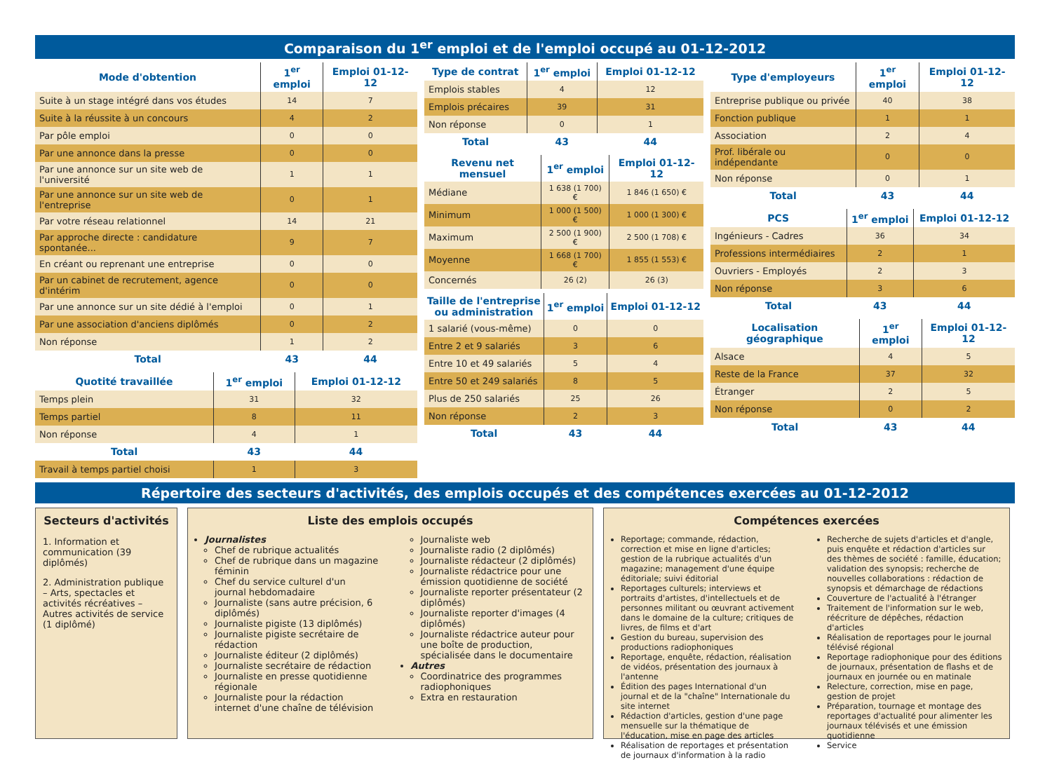Comparaison du 1<sup>er</sup> emploi et de l'emploi occupé au 01-12-2012
| Mode d'obtention | 1<sup>er</sup> emploi | Emploi 01-12-12 |
| --- | --- | --- |
| Suite à un stage intégré dans vos études | 14 | 7 |
| Suite à la réussite à un concours | 4 | 2 |
| Par pôle emploi | 0 | 0 |
| Par une annonce dans la presse | 0 | 0 |
| Par une annonce sur un site web de l'université | 1 | 1 |
| Par une annonce sur un site web de l'entreprise | 0 | 1 |
| Par votre réseau relationnel | 14 | 21 |
| Par approche directe : candidature spontanée... | 9 | 7 |
| En créant ou reprenant une entreprise | 0 | 0 |
| Par un cabinet de recrutement, agence d'intérim | 0 | 0 |
| Par une annonce sur un site dédié à l'emploi | 0 | 1 |
| Par une association d'anciens diplômés | 0 | 2 |
| Non réponse | 1 | 2 |
| Total | 43 | 44 |
| Quotité travaillée | 1<sup>er</sup> emploi | Emploi 01-12-12 |
| --- | --- | --- |
| Temps plein | 31 | 32 |
| Temps partiel | 8 | 11 |
| Non réponse | 4 | 1 |
| Total | 43 | 44 |
| Travail à temps partiel choisi | 1 | 3 |
| Type de contrat | 1<sup>er</sup> emploi | Emploi 01-12-12 |
| --- | --- | --- |
| Emplois stables | 4 | 12 |
| Emplois précaires | 39 | 31 |
| Non réponse | 0 | 1 |
| Total | 43 | 44 |
| Revenu net mensuel | 1<sup>er</sup> emploi | Emploi 01-12-12 |
| --- | --- | --- |
| Médiane | 1 638 (1 700) € | 1 846 (1 650) € |
| Minimum | 1 000 (1 500) € | 1 000 (1 300) € |
| Maximum | 2 500 (1 900) € | 2 500 (1 708) € |
| Moyenne | 1 668 (1 700) € | 1 855 (1 553) € |
| Concernés | 26 (2) | 26 (3) |
| Taille de l'entreprise ou administration | 1<sup>er</sup> emploi | Emploi 01-12-12 |
| --- | --- | --- |
| 1 salarié (vous-même) | 0 | 0 |
| Entre 2 et 9 salariés | 3 | 6 |
| Entre 10 et 49 salariés | 5 | 4 |
| Entre 50 et 249 salariés | 8 | 5 |
| Plus de 250 salariés | 25 | 26 |
| Non réponse | 2 | 3 |
| Total | 43 | 44 |
| Type d'employeurs | 1<sup>er</sup> emploi | Emploi 01-12-12 |
| --- | --- | --- |
| Entreprise publique ou privée | 40 | 38 |
| Fonction publique | 1 | 1 |
| Association | 2 | 4 |
| Prof. libérale ou indépendante | 0 | 0 |
| Non réponse | 0 | 1 |
| Total | 43 | 44 |
| PCS | 1<sup>er</sup> emploi | Emploi 01-12-12 |
| --- | --- | --- |
| Ingénieurs - Cadres | 36 | 34 |
| Professions intermédiaires | 2 | 1 |
| Ouvriers - Employés | 2 | 3 |
| Non réponse | 3 | 6 |
| Total | 43 | 44 |
| Localisation géographique | 1<sup>er</sup> emploi | Emploi 01-12-12 |
| --- | --- | --- |
| Alsace | 4 | 5 |
| Reste de la France | 37 | 32 |
| Étranger | 2 | 5 |
| Non réponse | 0 | 2 |
| Total | 43 | 44 |
Répertoire des secteurs d'activités, des emplois occupés et des compétences exercées au 01-12-2012
Secteurs d'activités
1. Information et communication (39 diplômés)
2. Administration publique – Arts, spectacles et activités récréatives – Autres activités de service (1 diplômé)
Liste des emplois occupés
Journalistes
Chef de rubrique actualités
Chef de rubrique dans un magazine féminin
Chef du service culturel d'un journal hebdomadaire
Journaliste (sans autre précision, 6 diplômés)
Journaliste pigiste (13 diplômés)
Journaliste pigiste secrétaire de rédaction
Journaliste éditeur (2 diplômés)
Journaliste secrétaire de rédaction
Journaliste en presse quotidienne régionale
Journaliste pour la rédaction internet d'une chaîne de télévision
Journaliste web
Journaliste radio (2 diplômés)
Journaliste rédacteur (2 diplômés)
Journaliste rédactrice pour une émission quotidienne de société
Journaliste reporter présentateur (2 diplômés)
Journaliste reporter d'images (4 diplômés)
Journaliste rédactrice auteur pour une boîte de production, spécialisée dans le documentaire
Autres
Coordinatrice des programmes radiophoniques
Extra en restauration
Compétences exercées
Reportage; commande, rédaction, correction et mise en ligne d'articles; gestion de la rubrique actualités d'un magazine; management d'une équipe éditoriale; suivi éditorial
Reportages culturels; interviews et portraits d'artistes, d'intellectuels et de personnes militant ou œuvrant activement dans le domaine de la culture; critiques de livres, de films et d'art
Gestion du bureau, supervision des productions radiophoniques
Reportage, enquête, rédaction, réalisation de vidéos, présentation des journaux à l'antenne
Édition des pages International d'un journal et de la "chaîne" Internationale du site internet
Rédaction d'articles, gestion d'une page mensuelle sur la thématique de l'éducation, mise en page des articles
Réalisation de reportages et présentation de journaux d'information à la radio
Recherche de sujets d'articles et d'angle, puis enquête et rédaction d'articles sur des thèmes de société : famille, éducation; validation des synopsis; recherche de nouvelles collaborations : rédaction de synopsis et démarchage de rédactions
Couverture de l'actualité à l'étranger
Traitement de l'information sur le web, réécriture de dépêches, rédaction d'articles
Réalisation de reportages pour le journal télévisé régional
Reportage radiophonique pour des éditions de journaux, présentation de flashs et de journaux en journée ou en matinale
Relecture, correction, mise en page, gestion de projet
Préparation, tournage et montage des reportages d'actualité pour alimenter les journaux télévisés et une émission quotidienne
Service